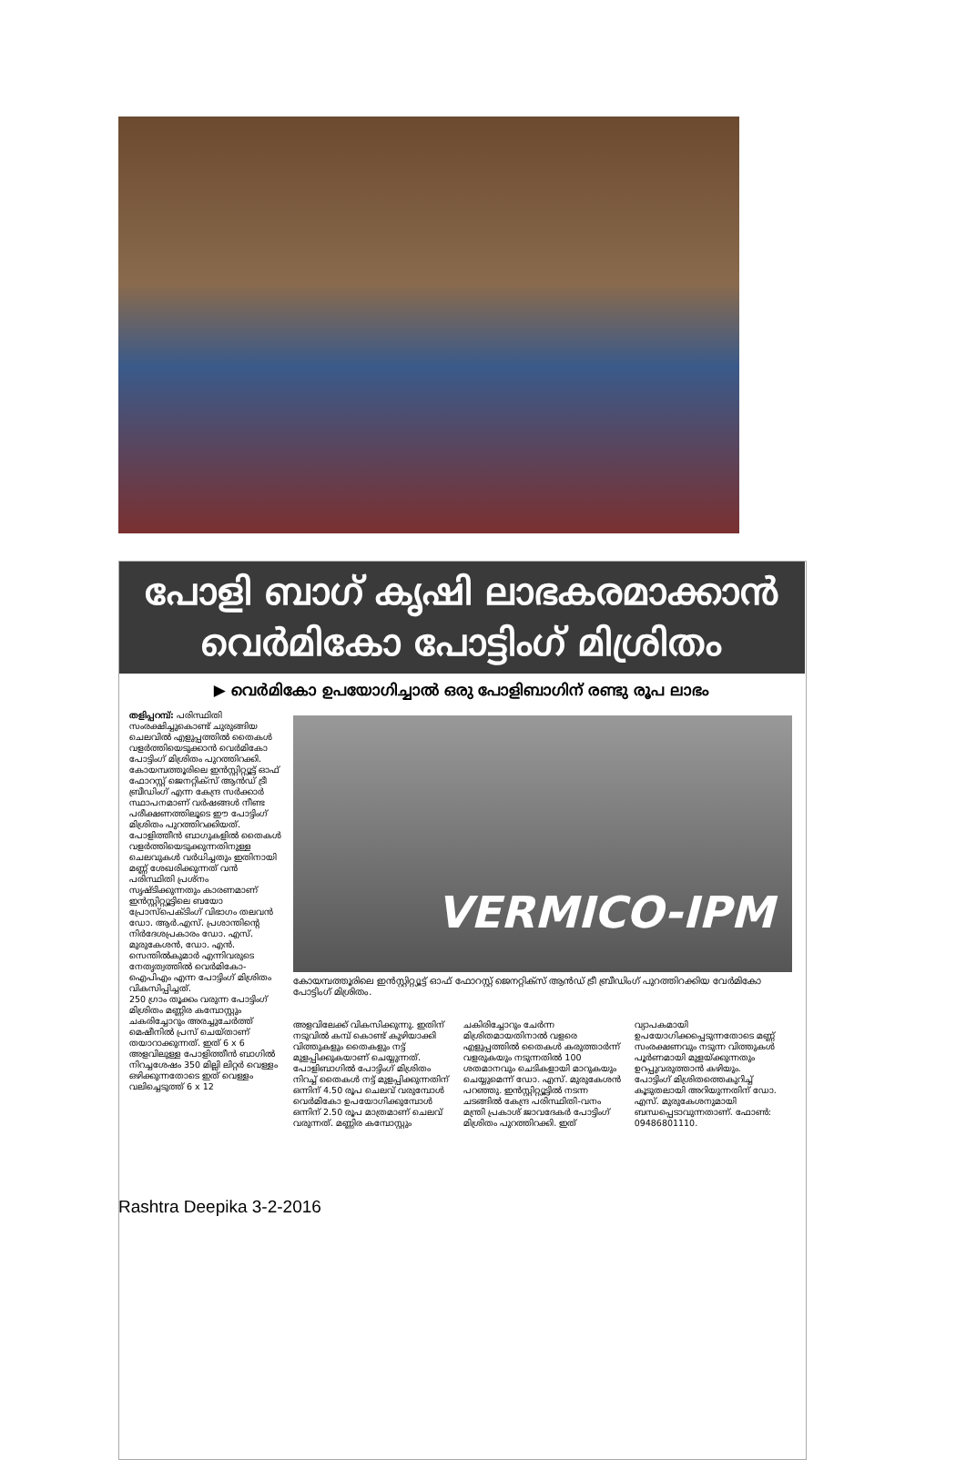പോളി ബാഗ് കൃഷി ലാഭകരമാക്കാൻ
വെർമികോ പോട്ടിംഗ് മിശ്രിതം
▶ വെർമികോ ഉപയോഗിച്ചാൽ ഒരു പോളിബാഗിന് രണ്ടു രൂപ ലാഭം
തളിപ്പറമ്പ്: പരിസ്ഥിതി സംരക്ഷിച്ചുകൊണ്ട് ചുരുങ്ങിയ ചെലവിൽ എളുപ്പത്തിൽ തൈകൾ വളർത്തിയെടുക്കാൻ വെർമികോ പോട്ടിംഗ് മിശ്രിതം പുറത്തിറക്കി. കോയമ്പത്തൂരിലെ ഇൻസ്റ്റിറ്റ്യൂട്ട് ഓഫ് ഫോറസ്റ്റ് ജെനറ്റിക്സ് ആൻഡ് ട്രീ ബ്രീഡിംഗ് എന്ന കേന്ദ്ര സർക്കാർ സ്ഥാപനമാണ് വർഷങ്ങൾ നീണ്ട പരീക്ഷണത്തിലൂടെ ഈ പോട്ടിംഗ് മിശ്രിതം പുറത്തിറക്കിയത്.
പോളിത്തീൻ ബാഗുകളിൽ തൈകൾ വളർത്തിയെടുക്കുന്നതിനുള്ള ചെലവുകൾ വർധിച്ചതും ഇതിനായി മണ്ണ് ശേഖരിക്കുന്നത് വൻ പരിസ്ഥിതി പ്രശ്നം സൃഷ്ടിക്കുന്നതും കാരണമാണ് ഇൻസ്റ്റിറ്റ്യൂട്ടിലെ ബയോ പ്രോസ്പെക്ടിംഗ് വിഭാഗം തലവൻ ഡോ. ആർ.എസ്. പ്രശാന്തിന്റെ നിർദേശപ്രകാരം ഡോ. എസ്. മുരുകേശൻ, ഡോ. എൻ. സെന്തിൽകുമാർ എന്നിവരുടെ നേതൃത്വത്തിൽ വെർമികോ-ഐപിഎം എന്ന പോട്ടിംഗ് മിശ്രിതം വികസിപ്പിച്ചത്.
250 ഗ്രാം തൂക്കം വരുന്ന പോട്ടിംഗ് മിശ്രിതം മണ്ണിര കമ്പോസ്റ്റും ചകരിച്ചോറും അരച്ചുചേർത്ത് മെഷീനിൽ പ്രസ് ചെയ്താണ് തയാറാക്കുന്നത്. ഇത് 6 x 6 അളവിലുള്ള പോളിത്തീൻ ബാഗിൽ നിറച്ചശേഷം 350 മില്ലി ലിറ്റർ വെള്ളം ഒഴിക്കുന്നതോടെ ഇത് വെള്ളം വലിച്ചെടുത്ത് 6 x 12
VERMICO-IPM
കോയമ്പത്തൂരിലെ ഇൻസ്റ്റിറ്റ്യൂട്ട് ഓഫ് ഫോറസ്റ്റ് ജെനറ്റിക്സ് ആൻഡ് ട്രീ ബ്രീഡിംഗ് പുറത്തിറക്കിയ വേർമികോ പോട്ടിംഗ് മിശ്രിതം.
അളവിലേക്ക് വികസിക്കുന്നു. ഇതിന് നടുവിൽ കമ്പ് കൊണ്ട് കുഴിയാക്കി വിത്തുകളും തൈകളും നട്ട് മുളപ്പിക്കുകയാണ് ചെയ്യുന്നത്.
പോളിബാഗിൽ പോട്ടിംഗ് മിശ്രിതം നിറച്ച് തൈകൾ നട്ട് മുളപ്പിക്കുന്നതിന് ഒന്നിന് 4.50 രൂപ ചെലവ് വരുമ്പോൾ വെർമികോ ഉപയോഗിക്കുമ്പോൾ ഒന്നിന് 2.50 രൂപ മാത്രമാണ് ചെലവ് വരുന്നത്. മണ്ണിര കമ്പോസ്റ്റും ചകിരിച്ചോറും ചേർന്ന മിശ്രിതമായതിനാൽ വളരെ എളുപ്പത്തിൽ തൈകൾ കരുത്താർന്ന് വളരുകയും നടുന്നതിൽ 100 ശതമാനവും ചെടികളായി മാറുകയും ചെയ്യുമെന്ന് ഡോ. എസ്. മുരുകേശൻ പറഞ്ഞു. ഇൻസ്റ്റിറ്റ്യൂട്ടിൽ നടന്ന ചടങ്ങിൽ കേന്ദ്ര പരിസ്ഥിതി-വനം മന്ത്രി പ്രകാശ് ജാവദേകർ പോട്ടിംഗ് മിശ്രിതം പുറത്തിറക്കി. ഇത് വ്യാപകമായി ഉപയോഗിക്കപ്പെടുന്നതോടെ മണ്ണ് സംരക്ഷണവും നടുന്ന വിത്തുകൾ പൂർണമായി മുളയ്ക്കുന്നതും ഉറപ്പുവരുത്താൻ കഴിയും.
പോട്ടിംഗ് മിശ്രിതത്തെകുറിച്ച് കൂടുതലായി അറിയുന്നതിന് ഡോ. എസ്. മുരുകേശനുമായി ബന്ധപ്പെടാവുന്നതാണ്. ഫോൺ: 09486801110.
Rashtra Deepika 3-2-2016